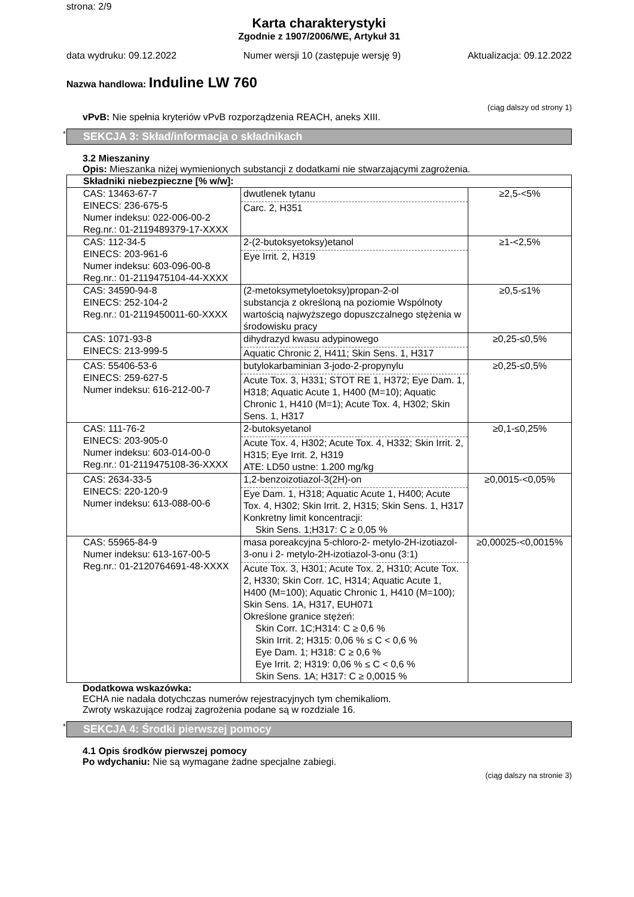strona: 2/9
Karta charakterystyki
Zgodnie z 1907/2006/WE, Artykuł 31
data wydruku: 09.12.2022 Numer wersji 10 (zastępuje wersję 9) Aktualizacja: 09.12.2022
Nazwa handlowa: Induline LW 760
(ciąg dalszy od strony 1)
vPvB: Nie spełnia kryteriów vPvB rozporządzenia REACH, aneks XIII.
* SEKCJA 3: Skład/informacja o składnikach
3.2 Mieszaniny
Opis: Mieszanka niżej wymienionych substancji z dodatkami nie stwarzającymi zagrożenia.
| Składniki niebezpieczne [% w/w]: | | |
| CAS: 13463-67-7 EINECS: 236-675-5 Numer indeksu: 022-006-00-2 Reg.nr.: 01-2119489379-17-XXXX | dwutlenek tytanu Carc. 2, H351 | ≥2,5-<5% |
| CAS: 112-34-5 EINECS: 203-961-6 Numer indeksu: 603-096-00-8 Reg.nr.: 01-2119475104-44-XXXX | 2-(2-butoksyetoksy)etanol Eye Irrit. 2, H319 | ≥1-<2,5% |
| CAS: 34590-94-8 EINECS: 252-104-2 Reg.nr.: 01-2119450011-60-XXXX | (2-metoksymetyloetoksy)propan-2-ol substancja z określoną na poziomie Wspólnoty wartością najwyższego dopuszczalnego stężenia w środowisku pracy | ≥0,5-≤1% |
| CAS: 1071-93-8 EINECS: 213-999-5 | dihydrazyd kwasu adypinowego Aquatic Chronic 2, H411; Skin Sens. 1, H317 | ≥0,25-≤0,5% |
| CAS: 55406-53-6 EINECS: 259-627-5 Numer indeksu: 616-212-00-7 | butylokarbaminian 3-jodo-2-propynylu Acute Tox. 3, H331; STOT RE 1, H372; Eye Dam. 1, H318; Aquatic Acute 1, H400 (M=10); Aquatic Chronic 1, H410 (M=1); Acute Tox. 4, H302; Skin Sens. 1, H317 | ≥0,25-≤0,5% |
| CAS: 111-76-2 EINECS: 203-905-0 Numer indeksu: 603-014-00-0 Reg.nr.: 01-2119475108-36-XXXX | 2-butoksyetanol Acute Tox. 4, H302; Acute Tox. 4, H332; Skin Irrit. 2, H315; Eye Irrit. 2, H319 ATE: LD50 ustne: 1.200 mg/kg | ≥0,1-≤0,25% |
| CAS: 2634-33-5 EINECS: 220-120-9 Numer indeksu: 613-088-00-6 | 1,2-benzoizotiazol-3(2H)-on Eye Dam. 1, H318; Aquatic Acute 1, H400; Acute Tox. 4, H302; Skin Irrit. 2, H315; Skin Sens. 1, H317 Konkretny limit koncentracji: Skin Sens. 1;H317: C ≥ 0,05 % | ≥0,0015-<0,05% |
| CAS: 55965-84-9 Numer indeksu: 613-167-00-5 Reg.nr.: 01-2120764691-48-XXXX | masa poreakcyjna 5-chloro-2- metylo-2H-izotiazol-3-onu i 2- metylo-2H-izotiazol-3-onu (3:1) Acute Tox. 3, H301; Acute Tox. 2, H310; Acute Tox. 2, H330; Skin Corr. 1C, H314; Aquatic Acute 1, H400 (M=100); Aquatic Chronic 1, H410 (M=100); Skin Sens. 1A, H317, EUH071 Określone granice stężeń: Skin Corr. 1C;H314: C ≥ 0,6 % Skin Irrit. 2; H315: 0,06 % ≤ C < 0,6 % Eye Dam. 1; H318: C ≥ 0,6 % Eye Irrit. 2; H319: 0,06 % ≤ C < 0,6 % Skin Sens. 1A; H317: C ≥ 0,0015 % | ≥0,00025-<0,0015% |
Dodatkowa wskazówka:
ECHA nie nadała dotychczas numerów rejestracyjnych tym chemikaliom.
Zwroty wskazujące rodzaj zagrożenia podane są w rozdziale 16.
* SEKCJA 4: Środki pierwszej pomocy
4.1 Opis środków pierwszej pomocy
Po wdychaniu: Nie są wymagane żadne specjalne zabiegi.
(ciąg dalszy na stronie 3)